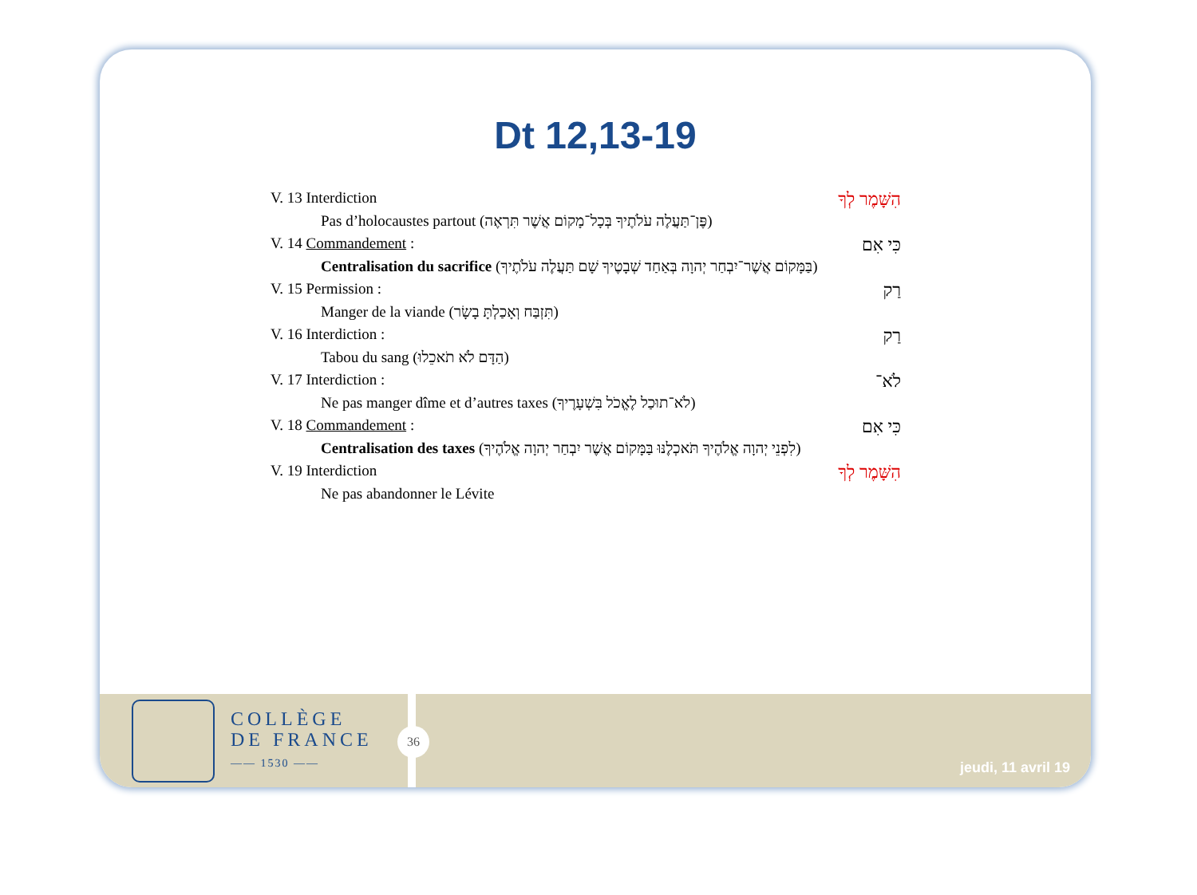Dt 12,13-19
V. 13 Interdiction הִשָּׁמֶר לְךָ
Pas d’holocaustes partout (פֶּן־תַּעֲלֶה עֹלֹתֶיךָ בְּכָל־מָקוֹם אֲשֶׁר תִּרְאֶה)
V. 14 Commandement : כִּי אִם
Centralisation du sacrifice (בַּמָּקוֹם אֲשֶׁר־יִבְחַר יְהוָה בְּאַחַד שְׁבָטֶיךָ שָׁם תַּעֲלֶה עֹלֹתֶיךָ)
V. 15 Permission : רַק
Manger de la viande (תִּזְבַּח וְאָכַלְתָּ בָשָׂר)
V. 16 Interdiction : רַק
Tabou du sang (הַדָּם לֹא תֹאכֵלוּ)
V. 17 Interdiction : לֹא־
Ne pas manger dîme et d’autres taxes (לֹא־תוּכַל לֶאֱכֹל בִּשְׁעָרֶיךָ)
V. 18 Commandement : כִּי אִם
Centralisation des taxes (לִפְנֵי יְהוָה אֱלֹהֶיךָ תֹּאכְלֶנּוּ בַּמָּקוֹם אֲשֶׁר יִבְחַר יְהוָה אֱלֹהֶיךָ)
V. 19 Interdiction הִשָּׁמֶר לְךָ
Ne pas abandonner le Lévite
COLLÈGE
DE FRANCE
—— 1530 ——
36
jeudi, 11 avril 19